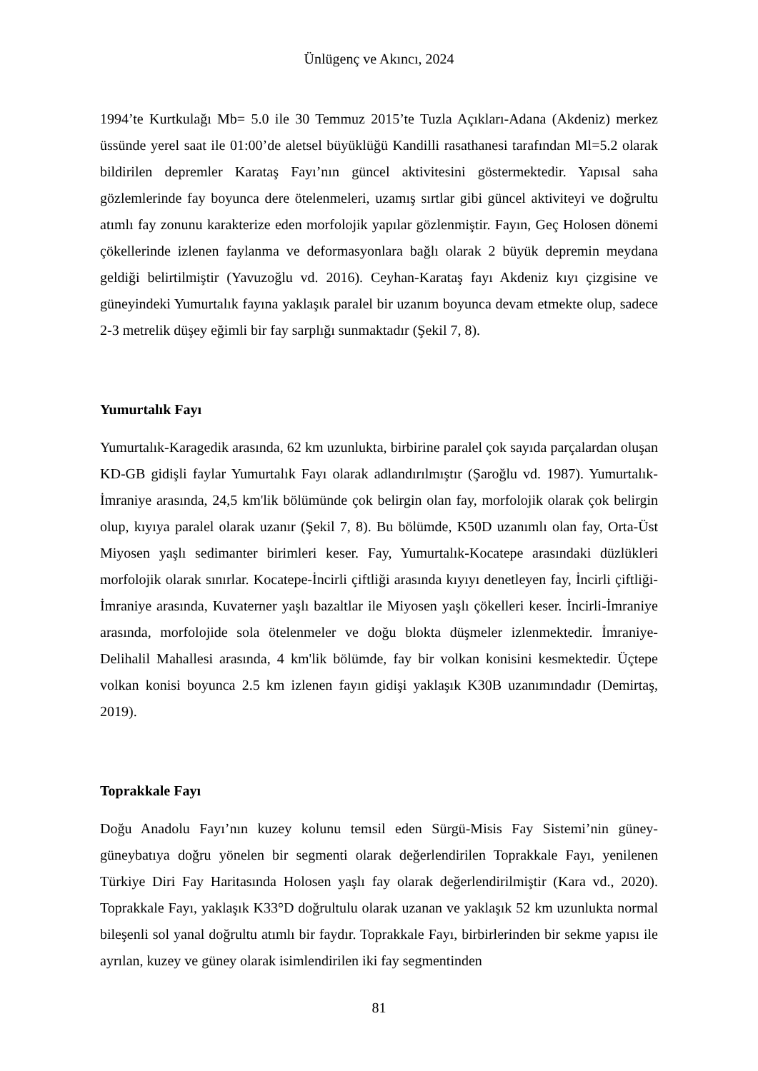Ünlügenç ve Akıncı, 2024
1994’te Kurtkulağı Mb= 5.0 ile 30 Temmuz 2015’te Tuzla Açıkları-Adana (Akdeniz) merkez üssünde yerel saat ile 01:00’de aletsel büyüklüğü Kandilli rasathanesi tarafından Ml=5.2 olarak bildirilen depremler Karataş Fayı’nın güncel aktivitesini göstermektedir. Yapısal saha gözlemlerinde fay boyunca dere ötelenmeleri, uzamış sırtlar gibi güncel aktiviteyi ve doğrultu atımlı fay zonunu karakterize eden morfolojik yapılar gözlenmiştir. Fayın, Geç Holosen dönemi çökellerinde izlenen faylanma ve deformasyonlara bağlı olarak 2 büyük depremin meydana geldiği belirtilmiştir (Yavuzoğlu vd. 2016). Ceyhan-Karataş fayı Akdeniz kıyı çizgisine ve güneyindeki Yumurtalık fayına yaklaşık paralel bir uzanım boyunca devam etmekte olup, sadece 2-3 metrelik düşey eğimli bir fay sarplığı sunmaktadır (Şekil 7, 8).
Yumurtalık Fayı
Yumurtalık-Karagedik arasında, 62 km uzunlukta, birbirine paralel çok sayıda parçalardan oluşan KD-GB gidişli faylar Yumurtalık Fayı olarak adlandırılmıştır (Şaroğlu vd. 1987). Yumurtalık-İmraniye arasında, 24,5 km'lik bölümünde çok belirgin olan fay, morfolojik olarak çok belirgin olup, kıyıya paralel olarak uzanır (Şekil 7, 8). Bu bölümde, K50D uzanımlı olan fay, Orta-Üst Miyosen yaşlı sedimanter birimleri keser. Fay, Yumurtalık-Kocatepe arasındaki düzlükleri morfolojik olarak sınırlar. Kocatepe-İncirli çiftliği arasında kıyıyı denetleyen fay, İncirli çiftliği-İmraniye arasında, Kuvaterner yaşlı bazaltlar ile Miyosen yaşlı çökelleri keser. İncirli-İmraniye arasında, morfolojide sola ötelenmeler ve doğu blokta düşmeler izlenmektedir. İmraniye-Delihalil Mahallesi arasında, 4 km'lik bölümde, fay bir volkan konisini kesmektedir. Üçtepe volkan konisi boyunca 2.5 km izlenen fayın gidişi yaklaşık K30B uzanımındadır (Demirtaş, 2019).
Toprakkale Fayı
Doğu Anadolu Fayı’nın kuzey kolunu temsil eden Sürgü-Misis Fay Sistemi’nin güney-güneybatıya doğru yönelen bir segmenti olarak değerlendirilen Toprakkale Fayı, yenilenen Türkiye Diri Fay Haritasında Holosen yaşlı fay olarak değerlendirilmiştir (Kara vd., 2020). Toprakkale Fayı, yaklaşık K33°D doğrultulu olarak uzanan ve yaklaşık 52 km uzunlukta normal bileşenli sol yanal doğrultu atımlı bir faydır. Toprakkale Fayı, birbirlerinden bir sekme yapısı ile ayrılan, kuzey ve güney olarak isimlendirilen iki fay segmentinden
81